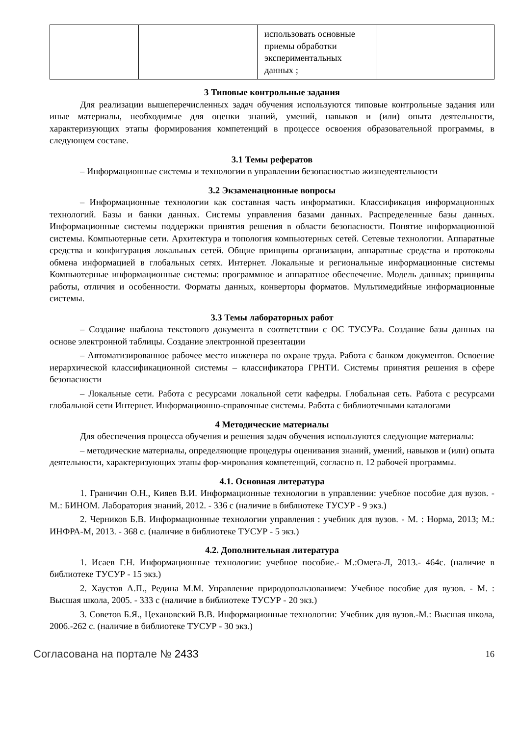| | | использовать основные приемы обработки экспериментальных данных ; | |
3 Типовые контрольные задания
Для реализации вышеперечисленных задач обучения используются типовые контрольные задания или иные материалы, необходимые для оценки знаний, умений, навыков и (или) опыта деятельности, характеризующих этапы формирования компетенций в процессе освоения образовательной программы, в следующем составе.
3.1 Темы рефератов
– Информационные системы и технологии в управлении безопасностью жизнедеятельности
3.2 Экзаменационные вопросы
– Информационные технологии как составная часть информатики. Классификация информационных технологий. Базы и банки данных. Системы управления базами данных. Распределенные базы данных. Информационные системы поддержки принятия решения в области безопасности. Понятие информационной системы. Компьютерные сети. Архитектура и топология компьютерных сетей. Сетевые технологии. Аппаратные средства и конфигурация локальных сетей. Общие принципы организации, аппаратные средства и протоколы обмена информацией в глобальных сетях. Интернет. Локальные и региональные информационные системы Компьютерные информационные системы: программное и аппаратное обеспечение. Модель данных; принципы работы, отличия и особенности. Форматы данных, конверторы форматов. Мультимедийные информационные системы.
3.3 Темы лабораторных работ
– Создание шаблона текстового документа в соответствии с ОС ТУСУРа. Создание базы данных на основе электронной таблицы. Создание электронной презентации
– Автоматизированное рабочее место инженера по охране труда. Работа с банком документов. Освоение иерархической классификационной системы – классификатора ГРНТИ. Системы принятия решения в сфере безопасности
– Локальные сети. Работа с ресурсами локальной сети кафедры. Глобальная сеть. Работа с ресурсами глобальной сети Интернет. Информационно-справочные системы. Работа с библиотечными каталогами
4 Методические материалы
Для обеспечения процесса обучения и решения задач обучения используются следующие материалы:
– методические материалы, определяющие процедуры оценивания знаний, умений, навыков и (или) опыта деятельности, характеризующих этапы фор-мирования компетенций, согласно п. 12 рабочей программы.
4.1. Основная литература
1. Граничин О.Н., Кияев В.И. Информационные технологии в управлении: учебное пособие для вузов. - М.: БИНОМ. Лаборатория знаний, 2012. - 336 с (наличие в библиотеке ТУСУР - 9 экз.)
2. Черников Б.В. Информационные технологии управления : учебник для вузов. - М. : Норма, 2013; М.: ИНФРА-М, 2013. - 368 с. (наличие в библиотеке ТУСУР - 5 экз.)
4.2. Дополнительная литература
1. Исаев Г.Н. Информационные технологии: учебное пособие.- М.:Омега-Л, 2013.- 464с. (наличие в библиотеке ТУСУР - 15 экз.)
2. Хаустов А.П., Редина М.М. Управление природопользованием: Учебное пособие для вузов. - М. : Высшая школа, 2005. - 333 с (наличие в библиотеке ТУСУР - 20 экз.)
3. Советов Б.Я., Цехановский В.В. Информационные технологии: Учебник для вузов.-М.: Высшая школа, 2006.-262 с. (наличие в библиотеке ТУСУР - 30 экз.)
Согласована на портале № 2433 16